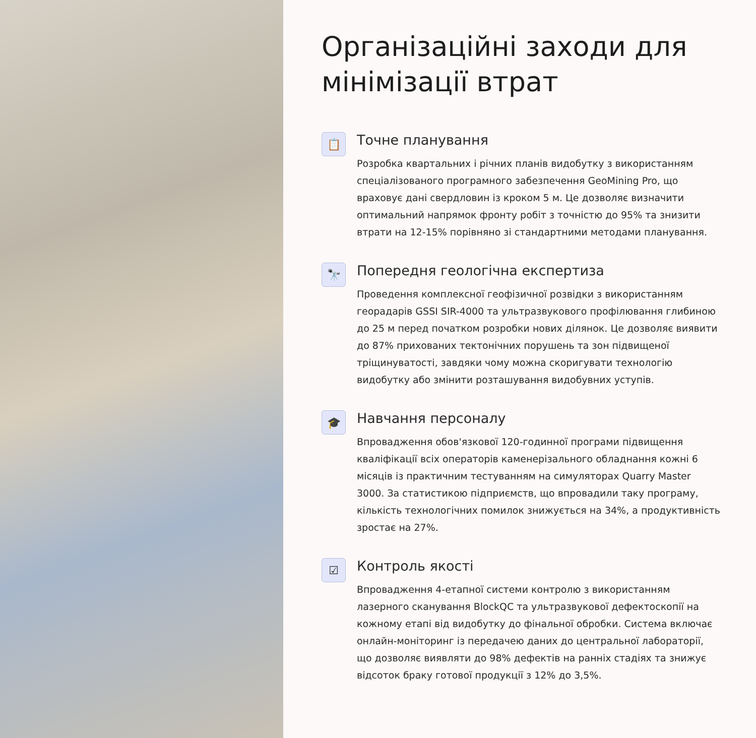Організаційні заходи для мінімізації втрат
📋
Точне планування
Розробка квартальних і річних планів видобутку з використанням спеціалізованого програмного забезпечення GeoMining Pro, що враховує дані свердловин із кроком 5 м. Це дозволяє визначити оптимальний напрямок фронту робіт з точністю до 95% та знизити втрати на 12-15% порівняно зі стандартними методами планування.
🔭
Попередня геологічна експертиза
Проведення комплексної геофізичної розвідки з використанням георадарів GSSI SIR-4000 та ультразвукового профілювання глибиною до 25 м перед початком розробки нових ділянок. Це дозволяє виявити до 87% прихованих тектонічних порушень та зон підвищеної тріщинуватості, завдяки чому можна скоригувати технологію видобутку або змінити розташування видобувних уступів.
🎓
Навчання персоналу
Впровадження обов'язкової 120-годинної програми підвищення кваліфікації всіх операторів каменерізального обладнання кожні 6 місяців із практичним тестуванням на симуляторах Quarry Master 3000. За статистикою підприємств, що впровадили таку програму, кількість технологічних помилок знижується на 34%, а продуктивність зростає на 27%.
☑
Контроль якості
Впровадження 4-етапної системи контролю з використанням лазерного сканування BlockQC та ультразвукової дефектоскопії на кожному етапі від видобутку до фінальної обробки. Система включає онлайн-моніторинг із передачею даних до центральної лабораторії, що дозволяє виявляти до 98% дефектів на ранніх стадіях та знижує відсоток браку готової продукції з 12% до 3,5%.